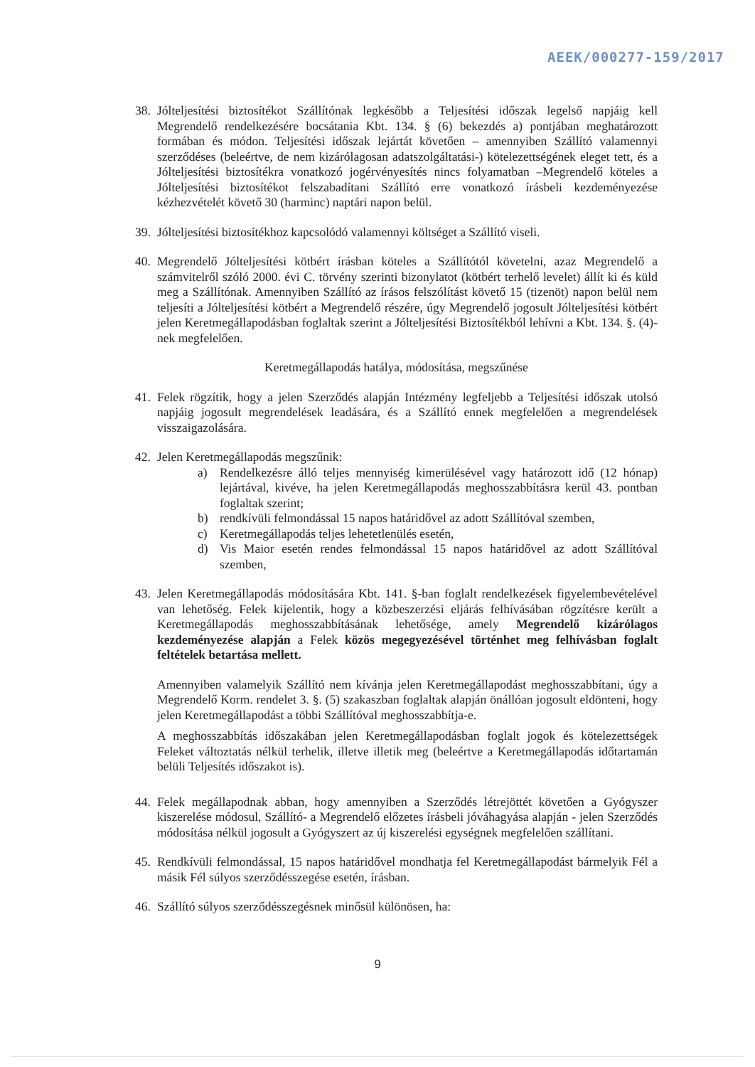AEEK/000277-159/2017
38.
Jólteljesítési biztosítékot Szállítónak legkésőbb a Teljesítési időszak legelső napjáig kell Megrendelő rendelkezésére bocsátania Kbt. 134. § (6) bekezdés a) pontjában meghatározott formában és módon. Teljesítési időszak lejártát követően – amennyiben Szállító valamennyi szerződéses (beleértve, de nem kizárólagosan adatszolgáltatási-) kötelezettségének eleget tett, és a Jólteljesítési biztosítékra vonatkozó jogérvényesítés nincs folyamatban –Megrendelő köteles a Jólteljesítési biztosítékot felszabadítani Szállító erre vonatkozó írásbeli kezdeményezése kézhezvételét követő 30 (harminc) naptári napon belül.
39.
Jólteljesítési biztosítékhoz kapcsolódó valamennyi költséget a Szállító viseli.
40.
Megrendelő Jólteljesítési kötbért írásban köteles a Szállítótól követelni, azaz Megrendelő a számvitelről szóló 2000. évi C. törvény szerinti bizonylatot (kötbért terhelő levelet) állít ki és küld meg a Szállítónak. Amennyiben Szállító az írásos felszólítást követő 15 (tizenöt) napon belül nem teljesíti a Jólteljesítési kötbért a Megrendelő részére, úgy Megrendelő jogosult Jólteljesítési kötbért jelen Keretmegállapodásban foglaltak szerint a Jólteljesítési Biztosítékból lehívni a Kbt. 134. §. (4)-nek megfelelően.
Keretmegállapodás hatálya, módosítása, megszűnése
41.
Felek rögzítik, hogy a jelen Szerződés alapján Intézmény legfeljebb a Teljesítési időszak utolsó napjáig jogosult megrendelések leadására, és a Szállító ennek megfelelően a megrendelések visszaigazolására.
42.
Jelen Keretmegállapodás megszűnik:
a) Rendelkezésre álló teljes mennyiség kimerülésével vagy határozott idő (12 hónap) lejártával, kivéve, ha jelen Keretmegállapodás meghosszabbításra kerül 43. pontban foglaltak szerint;
b) rendkívüli felmondással 15 napos határidővel az adott Szállítóval szemben,
c) Keretmegállapodás teljes lehetetlenülés esetén,
d) Vis Maior esetén rendes felmondással 15 napos határidővel az adott Szállítóval szemben,
43.
Jelen Keretmegállapodás módosítására Kbt. 141. §-ban foglalt rendelkezések figyelembevételével van lehetőség. Felek kijelentik, hogy a közbeszerzési eljárás felhívásában rögzítésre került a Keretmegállapodás meghosszabbításának lehetősége, amely Megrendelő kizárólagos kezdeményezése alapján a Felek közös megegyezésével történhet meg felhívásban foglalt feltételek betartása mellett.
Amennyiben valamelyik Szállító nem kívánja jelen Keretmegállapodást meghosszabbítani, úgy a Megrendelő Korm. rendelet 3. §. (5) szakaszban foglaltak alapján önállóan jogosult eldönteni, hogy jelen Keretmegállapodást a többi Szállítóval meghosszabbítja-e.
A meghosszabbítás időszakában jelen Keretmegállapodásban foglalt jogok és kötelezettségek Feleket változtatás nélkül terhelik, illetve illetik meg (beleértve a Keretmegállapodás időtartamán belüli Teljesítés időszakot is).
44.
Felek megállapodnak abban, hogy amennyiben a Szerződés létrejöttét követően a Gyógyszer kiszerelése módosul, Szállító- a Megrendelő előzetes írásbeli jóváhagyása alapján - jelen Szerződés módosítása nélkül jogosult a Gyógyszert az új kiszerelési egységnek megfelelően szállítani.
45.
Rendkívüli felmondással, 15 napos határidővel mondhatja fel Keretmegállapodást bármelyik Fél a másik Fél súlyos szerződésszegése esetén, írásban.
46.
Szállító súlyos szerződésszegésnek minősül különösen, ha:
9